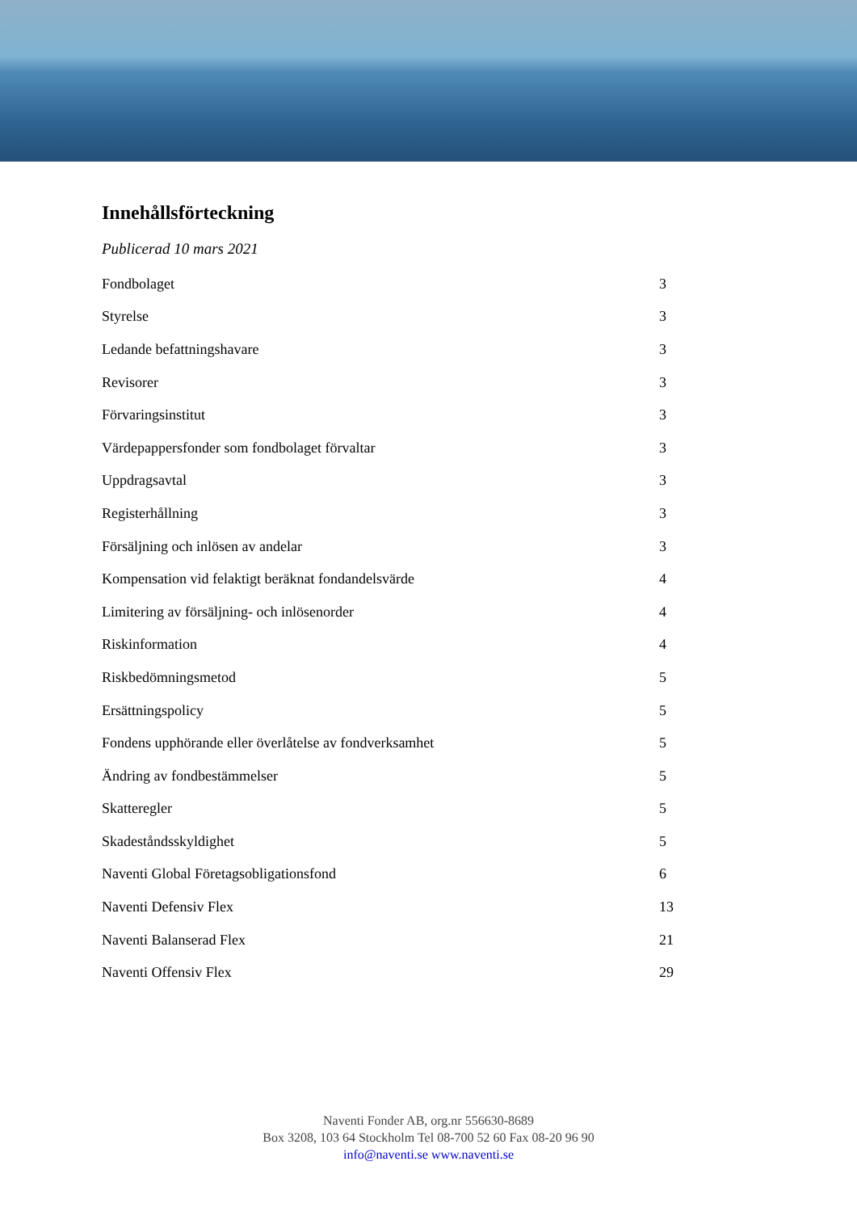Innehållsförteckning
Publicerad 10 mars 2021
Fondbolaget 3
Styrelse 3
Ledande befattningshavare 3
Revisorer 3
Förvaringsinstitut 3
Värdepappersfonder som fondbolaget förvaltar 3
Uppdragsavtal 3
Registerhållning 3
Försäljning och inlösen av andelar 3
Kompensation vid felaktigt beräknat fondandelsvärde 4
Limitering av försäljning- och inlösenorder 4
Riskinformation 4
Riskbedömningsmetod 5
Ersättningspolicy 5
Fondens upphörande eller överlåtelse av fondverksamhet 5
Ändring av fondbestämmelser 5
Skatteregler 5
Skadeståndsskyldighet 5
Naventi Global Företagsobligationsfond 6
Naventi Defensiv Flex 13
Naventi Balanserad Flex 21
Naventi Offensiv Flex 29
Naventi Fonder AB, org.nr 556630-8689
Box 3208, 103 64 Stockholm Tel 08-700 52 60 Fax 08-20 96 90
info@naventi.se www.naventi.se